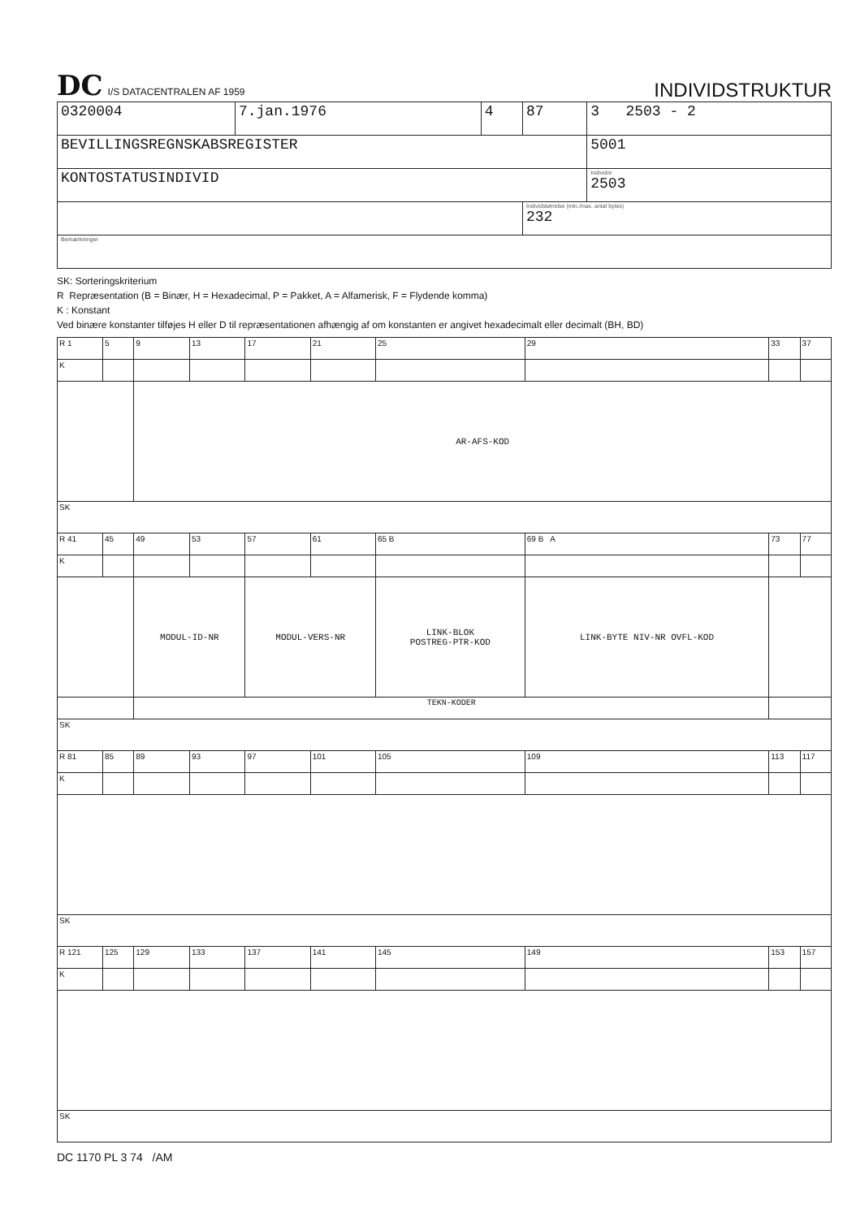DC I/S DATACENTRALEN AF 1959
INDIVIDSTRUKTUR
| 0320004 | 7.jan.1976 | 4 | 87 | 3 2503 - 2 |
| BEVILLINGSREGNSKABSREGISTER | | | | 5001 |
| KONTOSTATUSINDIVID | | | | Individnr 2503 |
| | | | Individstørrelse (min./max. antal bytes) 232 | |
| Bemærkninger | | | | |
SK: Sorteringskriterium
R Repræsentation (B = Binær, H = Hexadecimal, P = Pakket, A = Alfamerisk, F = Flydende komma)
K : Konstant
Ved binære konstanter tilføjes H eller D til repræsentationen afhængig af om konstanten er angivet hexadecimalt eller decimalt (BH, BD)
| R 1 | 5 | 9 | 13 | 17 | 21 | 25 | 29 | 33 | 37 |
| K | | | | | | | | | |
| | | AR-AFS-KOD | | | | | | | |
| SK | | | | | | | | | |
| R 41 | 45 | 49 | 53 | 57 | 61 | 65 B | 69 B A | 73 | 77 |
| K | | | | | | | | | |
| | | MODUL-ID-NR | | MODUL-VERS-NR | | LINK-BLOK POSTREG-PTR-KOD | LINK-BYTE NIV-NR OVFL-KOD | | |
| | | TEKN-KODER | | | | | | | |
| SK | | | | | | | | | |
| R 81 | 85 | 89 | 93 | 97 | 101 | 105 | 109 | 113 | 117 |
| K | | | | | | | | | |
| SK | | | | | | | | | |
| R 121 | 125 | 129 | 133 | 137 | 141 | 145 | 149 | 153 | 157 |
| K | | | | | | | | | |
| SK | | | | | | | | | |
DC 1170 PL 3 74 /AM